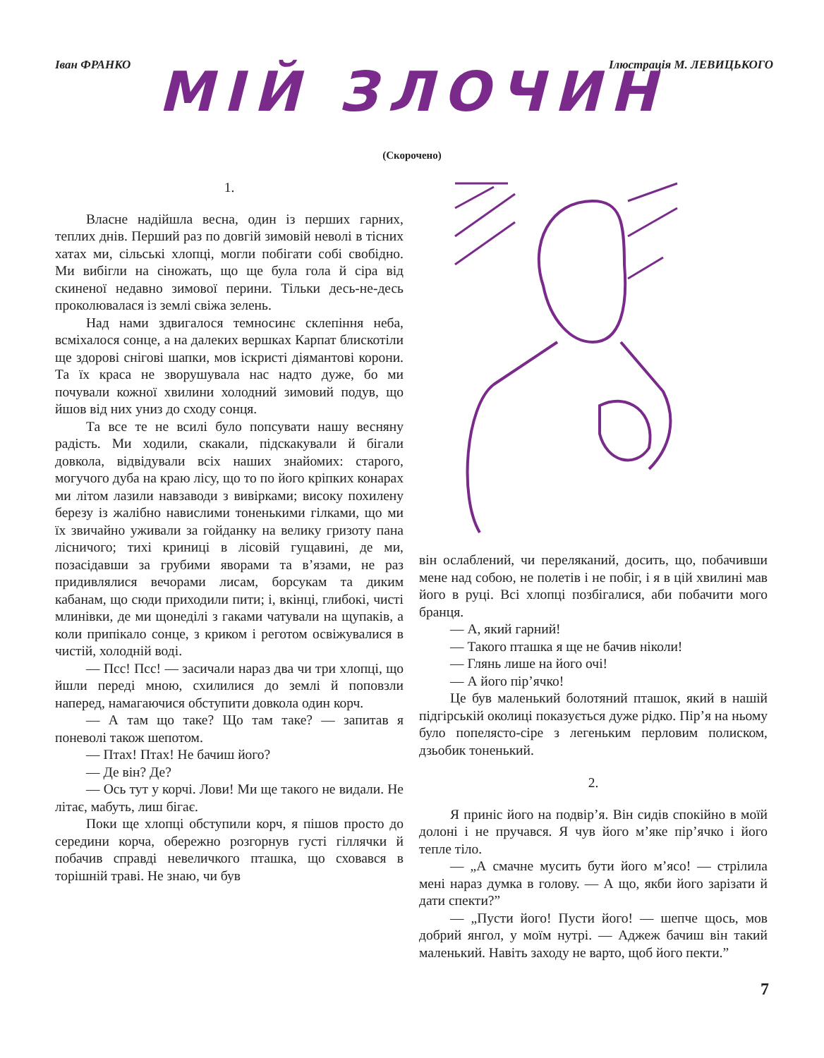Іван ФРАНКО Ілюстрація М. ЛЕВИЦЬКОГО
МІЙ ЗЛОЧИН
(Скорочено)
1.
Власне надійшла весна, один із перших гарних, теплих днів. Перший раз по довгій зимовій неволі в тісних хатах ми, сільські хлопці, могли побігати собі свобідно. Ми вибігли на сіножать, що ще була гола й сіра від скиненої недавно зимової перини. Тільки десь-не-десь проколювалася із землі свіжа зелень.
Над нами здвигалося темносинє склепіння неба, всміхалося сонце, а на далеких вершках Карпат блискотіли ще здорові снігові шапки, мов іскристі діямантові корони. Та їх краса не зворушувала нас надто дуже, бо ми почували кожної хвилини холодний зимовий подув, що йшов від них униз до сходу сонця.
Та все те не всилі було попсувати нашу весняну радість. Ми ходили, скакали, підскакували й бігали довкола, відвідували всіх наших знайомих: старого, могучого дуба на краю лісу, що то по його кріпких конарах ми літом лазили навзаводи з вивірками; високу похилену березу із жалібно навислими тоненькими гілками, що ми їх звичайно уживали за гойданку на велику гризоту пана лісничого; тихі криниці в лісовій гущавині, де ми, позасідавши за грубими яворами та в’язами, не раз придивлялися вечорами лисам, борсукам та диким кабанам, що сюди приходили пити; і, вкінці, глибокі, чисті млинівки, де ми щонеділі з гаками чатували на щупаків, а коли припікало сонце, з криком і реготом освіжувалися в чистій, холодній воді.
— Псс! Псс! — засичали нараз два чи три хлопці, що йшли переді мною, схилилися до землі й поповзли наперед, намагаючися обступити довкола один корч.
— А там що таке? Що там таке? — запитав я поневолі також шепотом.
— Птах! Птах! Не бачиш його?
— Де він? Де?
— Ось тут у корчі. Лови! Ми ще такого не видали. Не літає, мабуть, лиш бігає.
Поки ще хлопці обступили корч, я пішов просто до середини корча, обережно розгорнув густі гіллячки й побачив справді невеличкого пташка, що сховався в торішній траві. Не знаю, чи був
він ослаблений, чи переляканий, досить, що, побачивши мене над собою, не полетів і не побіг, і я в цій хвилині мав його в руці. Всі хлопці позбігалися, аби побачити мого бранця.
— А, який гарний!
— Такого пташка я ще не бачив ніколи!
— Глянь лише на його очі!
— А його пір’ячко!
Це був маленький болотяний пташок, який в нашій підгірській околиці показується дуже рідко. Пір’я на ньому було попелясто-сіре з легеньким перловим полиском, дзьобик тоненький.
2.
Я приніс його на подвір’я. Він сидів спокійно в моїй долоні і не пручався. Я чув його м’яке пір’ячко і його тепле тіло.
— „А смачне мусить бути його м’ясо! — стрілила мені нараз думка в голову. — А що, якби його зарізати й дати спекти?”
— „Пусти його! Пусти його! — шепче щось, мов добрий янгол, у моїм нутрі. — Аджеж бачиш він такий маленький. Навіть заходу не варто, щоб його пекти.”
7